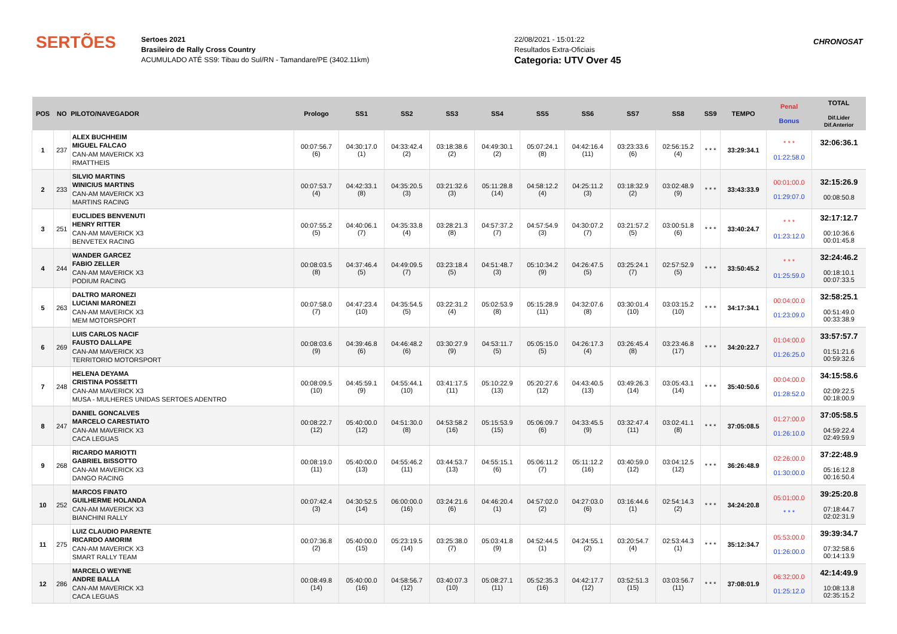SERTÕES
Sertoes 2021
Brasileiro de Rally Cross Country
ACUMULADO ATÉ SS9: Tibau do Sul/RN - Tamandare/PE (3402.11km)
22/08/2021 - 15:01:22
Resultados Extra-Oficiais
Categoria: UTV Over 45
CHRONOSAT
| POS | NO | PILOTO/NAVEGADOR | Prologo | SS1 | SS2 | SS3 | SS4 | SS5 | SS6 | SS7 | SS8 | SS9 | TEMPO | Penal Bonus | TOTAL Dif.Lider Dif.Anterior |
| --- | --- | --- | --- | --- | --- | --- | --- | --- | --- | --- | --- | --- | --- | --- | --- |
| 1 | 237 | ALEX BUCHHEIM MIGUEL FALCAO CAN-AM MAVERICK X3 RMATTHEIS | 00:07:56.7 (6) | 04:30:17.0 (1) | 04:33:42.4 (2) | 03:18:38.6 (2) | 04:49:30.1 (2) | 05:07:24.1 (8) | 04:42:16.4 (11) | 03:23:33.6 (6) | 02:56:15.2 (4) | * * * | 33:29:34.1 | * * * 01:22:58.0 | 32:06:36.1 |
| 2 | 233 | SILVIO MARTINS WINICIUS MARTINS CAN-AM MAVERICK X3 MARTINS RACING | 00:07:53.7 (4) | 04:42:33.1 (8) | 04:35:20.5 (3) | 03:21:32.6 (3) | 05:11:28.8 (14) | 04:58:12.2 (4) | 04:25:11.2 (3) | 03:18:32.9 (2) | 03:02:48.9 (9) | * * * | 33:43:33.9 | 00:01:00.0 01:29:07.0 | 32:15:26.9 00:08:50.8 |
| 3 | 251 | EUCLIDES BENVENUTI HENRY RITTER CAN-AM MAVERICK X3 BENVETEX RACING | 00:07:55.2 (5) | 04:40:06.1 (7) | 04:35:33.8 (4) | 03:28:21.3 (8) | 04:57:37.2 (7) | 04:57:54.9 (3) | 04:30:07.2 (7) | 03:21:57.2 (5) | 03:00:51.8 (6) | * * * | 33:40:24.7 | * * * 01:23:12.0 | 32:17:12.7 00:10:36.6 00:01:45.8 |
| 4 | 244 | WANDER GARCEZ FABIO ZELLER CAN-AM MAVERICK X3 PODIUM RACING | 00:08:03.5 (8) | 04:37:46.4 (5) | 04:49:09.5 (7) | 03:23:18.4 (5) | 04:51:48.7 (3) | 05:10:34.2 (9) | 04:26:47.5 (5) | 03:25:24.1 (7) | 02:57:52.9 (5) | * * * | 33:50:45.2 | * * * 01:25:59.0 | 32:24:46.2 00:18:10.1 00:07:33.5 |
| 5 | 263 | DALTRO MARONEZI LUCIANI MARONEZI CAN-AM MAVERICK X3 MEM MOTORSPORT | 00:07:58.0 (7) | 04:47:23.4 (10) | 04:35:54.5 (5) | 03:22:31.2 (4) | 05:02:53.9 (8) | 05:15:28.9 (11) | 04:32:07.6 (8) | 03:30:01.4 (10) | 03:03:15.2 (10) | * * * | 34:17:34.1 | 00:04:00.0 01:23:09.0 | 32:58:25.1 00:51:49.0 00:33:38.9 |
| 6 | 269 | LUIS CARLOS NACIF FAUSTO DALLAPE CAN-AM MAVERICK X3 TERRITORIO MOTORSPORT | 00:08:03.6 (9) | 04:39:46.8 (6) | 04:46:48.2 (6) | 03:30:27.9 (9) | 04:53:11.7 (5) | 05:05:15.0 (5) | 04:26:17.3 (4) | 03:26:45.4 (8) | 03:23:46.8 (17) | * * * | 34:20:22.7 | 01:04:00.0 01:26:25.0 | 33:57:57.7 01:51:21.6 00:59:32.6 |
| 7 | 248 | HELENA DEYAMA CRISTINA POSSETTI CAN-AM MAVERICK X3 MUSA - MULHERES UNIDAS SERTOES ADENTRO | 00:08:09.5 (10) | 04:45:59.1 (9) | 04:55:44.1 (10) | 03:41:17.5 (11) | 05:10:22.9 (13) | 05:20:27.6 (12) | 04:43:40.5 (13) | 03:49:26.3 (14) | 03:05:43.1 (14) | * * * | 35:40:50.6 | 00:04:00.0 01:28:52.0 | 34:15:58.6 02:09:22.5 00:18:00.9 |
| 8 | 247 | DANIEL GONCALVES MARCELO CARESTIATO CAN-AM MAVERICK X3 CACA LEGUAS | 00:08:22.7 (12) | 05:40:00.0 (12) | 04:51:30.0 (8) | 04:53:58.2 (16) | 05:15:53.9 (15) | 05:06:09.7 (6) | 04:33:45.5 (9) | 03:32:47.4 (11) | 03:02:41.1 (8) | * * * | 37:05:08.5 | 01:27:00.0 01:26:10.0 | 37:05:58.5 04:59:22.4 02:49:59.9 |
| 9 | 268 | RICARDO MARIOTTI GABRIEL BISSOTTO CAN-AM MAVERICK X3 DANGO RACING | 00:08:19.0 (11) | 05:40:00.0 (13) | 04:55:46.2 (11) | 03:44:53.7 (13) | 04:55:15.1 (6) | 05:06:11.2 (7) | 05:11:12.2 (16) | 03:40:59.0 (12) | 03:04:12.5 (12) | * * * | 36:26:48.9 | 02:26:00.0 01:30:00.0 | 37:22:48.9 05:16:12.8 00:16:50.4 |
| 10 | 252 | MARCOS FINATO GUILHERME HOLANDA CAN-AM MAVERICK X3 BIANCHINI RALLY | 00:07:42.4 (3) | 04:30:52.5 (14) | 06:00:00.0 (16) | 03:24:21.6 (6) | 04:46:20.4 (1) | 04:57:02.0 (2) | 04:27:03.0 (6) | 03:16:44.6 (1) | 02:54:14.3 (2) | * * * | 34:24:20.8 | 05:01:00.0 * * * | 39:25:20.8 07:18:44.7 02:02:31.9 |
| 11 | 275 | LUIZ CLAUDIO PARENTE RICARDO AMORIM CAN-AM MAVERICK X3 SMART RALLY TEAM | 00:07:36.8 (2) | 05:40:00.0 (15) | 05:23:19.5 (14) | 03:25:38.0 (7) | 05:03:41.8 (9) | 04:52:44.5 (1) | 04:24:55.1 (2) | 03:20:54.7 (4) | 02:53:44.3 (1) | * * * | 35:12:34.7 | 05:53:00.0 01:26:00.0 | 39:39:34.7 07:32:58.6 00:14:13.9 |
| 12 | 286 | MARCELO WEYNE ANDRE BALLA CAN-AM MAVERICK X3 CACA LEGUAS | 00:08:49.8 (14) | 05:40:00.0 (16) | 04:58:56.7 (12) | 03:40:07.3 (10) | 05:08:27.1 (11) | 05:52:35.3 (16) | 04:42:17.7 (12) | 03:52:51.3 (15) | 03:03:56.7 (11) | * * * | 37:08:01.9 | 06:32:00.0 01:25:12.0 | 42:14:49.9 10:08:13.8 02:35:15.2 |